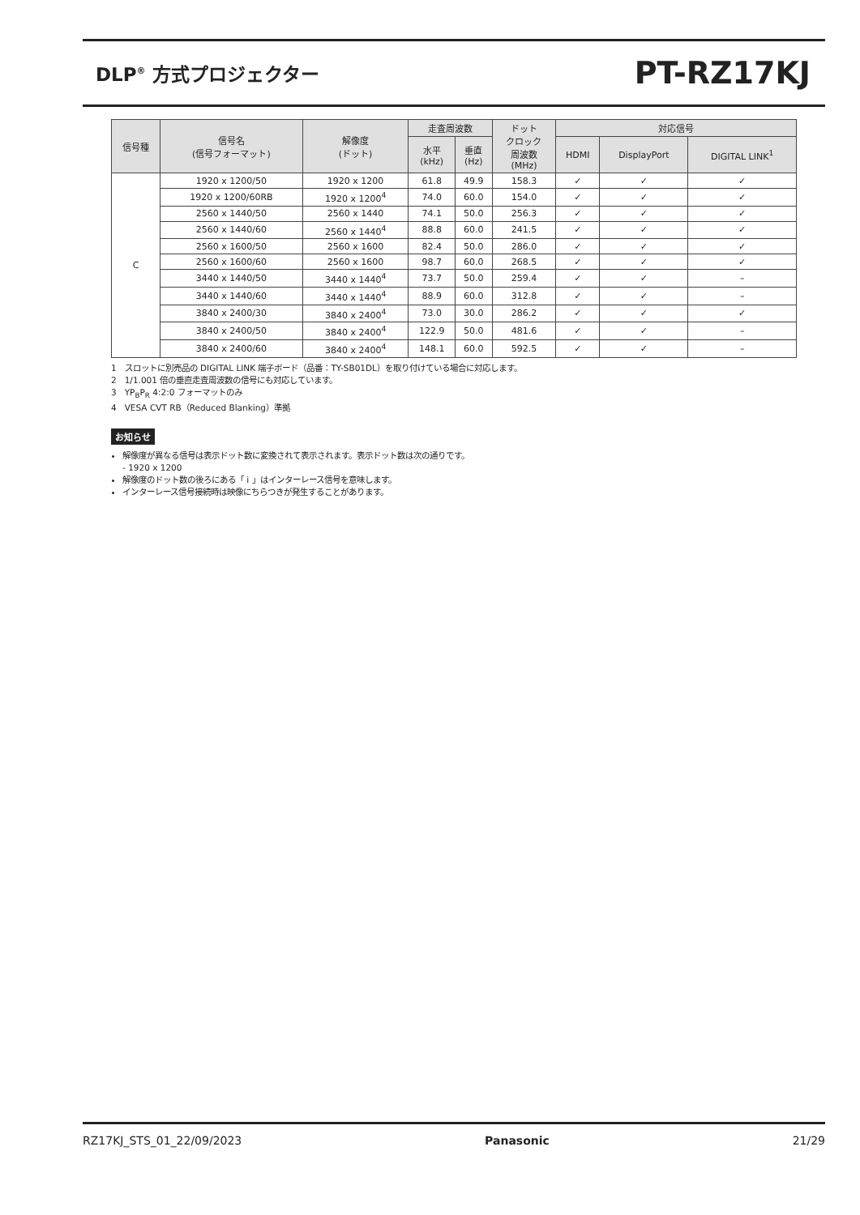DLP<sup>®</sup> 方式プロジェクター
PT-RZ17KJ
| 信号種 | 信号名 (信号フォーマット) | 解像度 (ドット) | 走査周波数 | | ドット クロック 周波数 (MHz) | 対応信号 | | |
| --- | --- | --- | --- | --- | --- | --- | --- | --- |
| | | | 水平 (kHz) | 垂直 (Hz) | | HDMI | DisplayPort | DIGITAL LINK<sup>1</sup> |
| C | 1920 x 1200/50 | 1920 x 1200 | 61.8 | 49.9 | 158.3 | ✓ | ✓ | ✓ |
| | 1920 x 1200/60RB | 1920 x 1200<sup>4</sup> | 74.0 | 60.0 | 154.0 | ✓ | ✓ | ✓ |
| | 2560 x 1440/50 | 2560 x 1440 | 74.1 | 50.0 | 256.3 | ✓ | ✓ | ✓ |
| | 2560 x 1440/60 | 2560 x 1440<sup>4</sup> | 88.8 | 60.0 | 241.5 | ✓ | ✓ | ✓ |
| | 2560 x 1600/50 | 2560 x 1600 | 82.4 | 50.0 | 286.0 | ✓ | ✓ | ✓ |
| | 2560 x 1600/60 | 2560 x 1600 | 98.7 | 60.0 | 268.5 | ✓ | ✓ | ✓ |
| | 3440 x 1440/50 | 3440 x 1440<sup>4</sup> | 73.7 | 50.0 | 259.4 | ✓ | ✓ | – |
| | 3440 x 1440/60 | 3440 x 1440<sup>4</sup> | 88.9 | 60.0 | 312.8 | ✓ | ✓ | – |
| | 3840 x 2400/30 | 3840 x 2400<sup>4</sup> | 73.0 | 30.0 | 286.2 | ✓ | ✓ | ✓ |
| | 3840 x 2400/50 | 3840 x 2400<sup>4</sup> | 122.9 | 50.0 | 481.6 | ✓ | ✓ | – |
| | 3840 x 2400/60 | 3840 x 2400<sup>4</sup> | 148.1 | 60.0 | 592.5 | ✓ | ✓ | – |
1　スロットに別売品の DIGITAL LINK 端子ボード（品番：TY-SB01DL）を取り付けている場合に対応します。
2　1/1.001 倍の垂直走査周波数の信号にも対応しています。
3　YP<sub>B</sub>P<sub>R</sub> 4:2:0 フォーマットのみ
4　VESA CVT RB（Reduced Blanking）準拠
お知らせ
解像度が異なる信号は表示ドット数に変換されて表示されます。表示ドット数は次の通りです。
- 1920 x 1200
解像度のドット数の後ろにある「 i 」はインターレース信号を意味します。
インターレース信号接続時は映像にちらつきが発生することがあります。
RZ17KJ_STS_01_22/09/2023 Panasonic 21/29